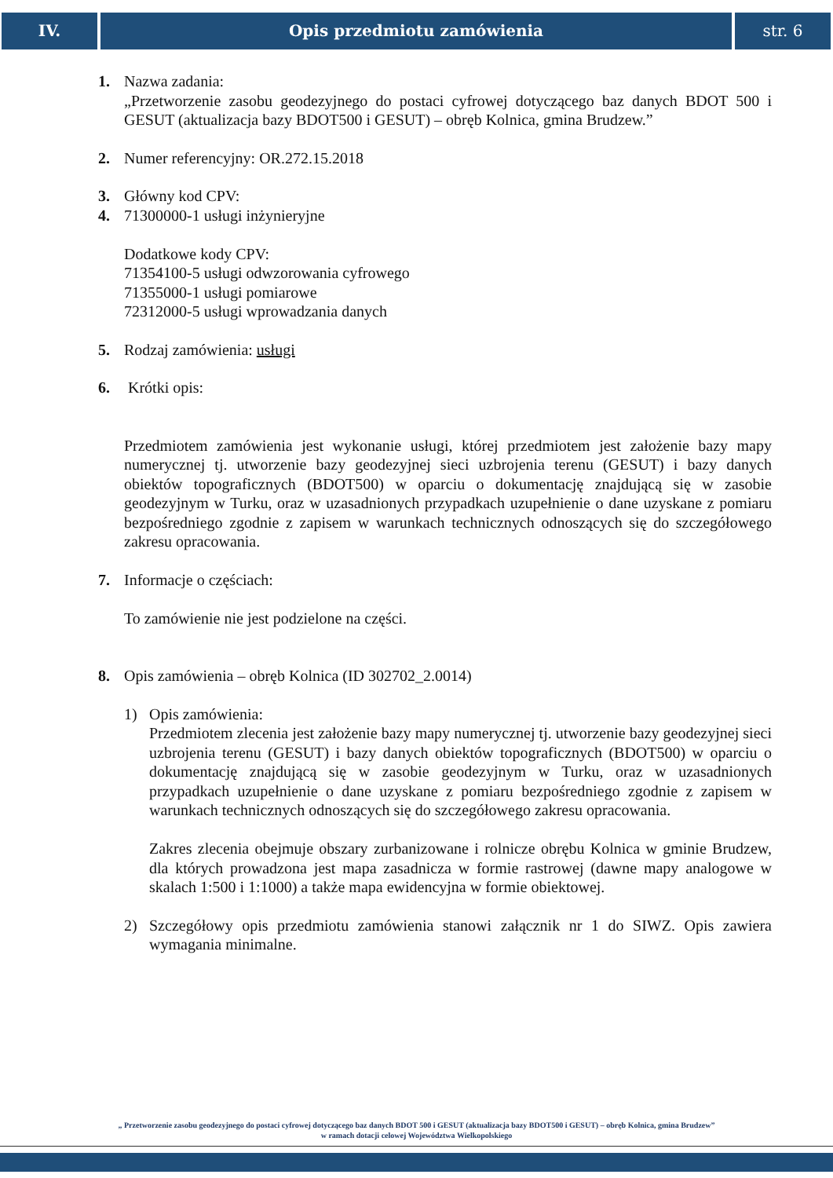IV. Opis przedmiotu zamówienia str. 6
1. Nazwa zadania:
„Przetworzenie zasobu geodezyjnego do postaci cyfrowej dotyczącego baz danych BDOT 500 i GESUT (aktualizacja bazy BDOT500 i GESUT) – obręb Kolnica, gmina Brudzew.”
2. Numer referencyjny: OR.272.15.2018
3. Główny kod CPV:
4. 71300000-1 usługi inżynieryjne
Dodatkowe kody CPV:
71354100-5 usługi odwzorowania cyfrowego
71355000-1 usługi pomiarowe
72312000-5 usługi wprowadzania danych
5. Rodzaj zamówienia: usługi
6. Krótki opis:
Przedmiotem zamówienia jest wykonanie usługi, której przedmiotem jest założenie bazy mapy numerycznej tj. utworzenie bazy geodezyjnej sieci uzbrojenia terenu (GESUT) i bazy danych obiektów topograficznych (BDOT500) w oparciu o dokumentację znajdującą się w zasobie geodezyjnym w Turku, oraz w uzasadnionych przypadkach uzupełnienie o dane uzyskane z pomiaru bezpośredniego zgodnie z zapisem w warunkach technicznych odnoszących się do szczegółowego zakresu opracowania.
7. Informacje o częściach:
To zamówienie nie jest podzielone na części.
8. Opis zamówienia – obręb Kolnica (ID 302702_2.0014)
1) Opis zamówienia:
Przedmiotem zlecenia jest założenie bazy mapy numerycznej tj. utworzenie bazy geodezyjnej sieci uzbrojenia terenu (GESUT) i bazy danych obiektów topograficznych (BDOT500) w oparciu o dokumentację znajdującą się w zasobie geodezyjnym w Turku, oraz w uzasadnionych przypadkach uzupełnienie o dane uzyskane z pomiaru bezpośredniego zgodnie z zapisem w warunkach technicznych odnoszących się do szczegółowego zakresu opracowania.
Zakres zlecenia obejmuje obszary zurbanizowane i rolnicze obrębu Kolnica w gminie Brudzew, dla których prowadzona jest mapa zasadnicza w formie rastrowej (dawne mapy analogowe w skalach 1:500 i 1:1000) a także mapa ewidencyjna w formie obiektowej.
2) Szczegółowy opis przedmiotu zamówienia stanowi załącznik nr 1 do SIWZ. Opis zawiera wymagania minimalne.
„ Przetworzenie zasobu geodezyjnego do postaci cyfrowej dotyczącego baz danych BDOT 500 i GESUT (aktualizacja bazy BDOT500 i GESUT) – obręb Kolnica, gmina Brudzew”
w ramach dotacji celowej Województwa Wielkopolskiego